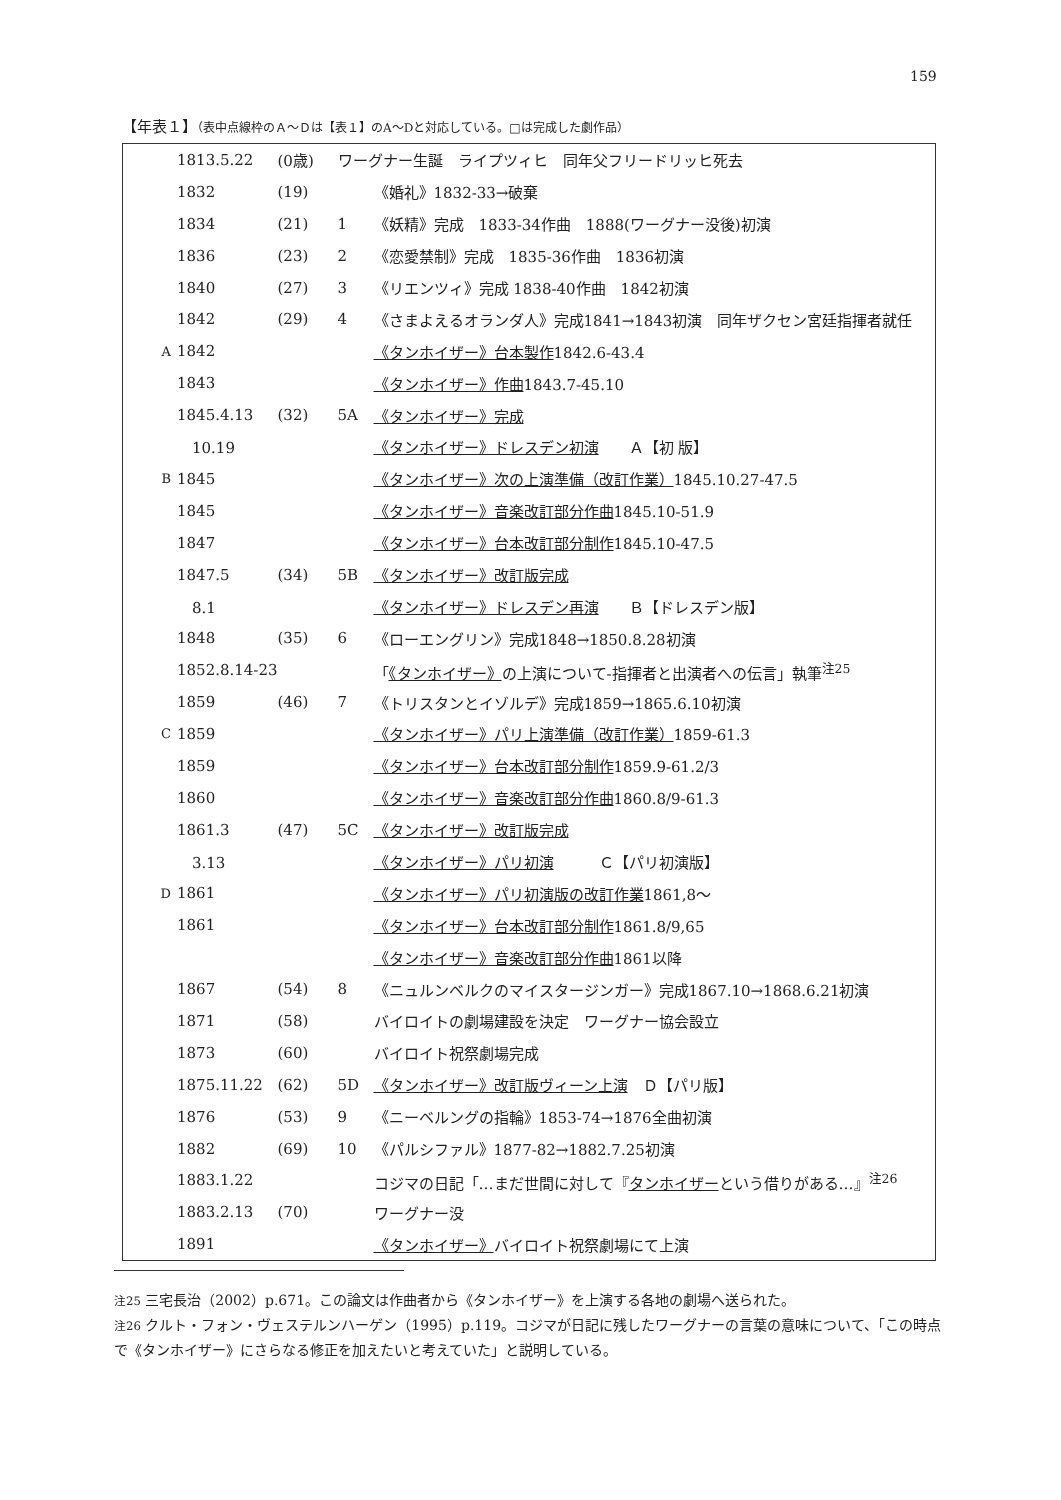159
【年表１】（表中点線枠のＡ～Ｄは【表１】のA～Dと対応している。□は完成した劇作品）
| | 1813.5.22 | (0歳) | ワーグナー生誕 ライプツィヒ 同年父フリードリッヒ死去 | |
| | 1832 | (19) | | 《婚礼》1832-33→破棄 |
| | 1834 | (21) | 1 | 《妖精》完成 1833-34作曲 1888(ワーグナー没後)初演 |
| | 1836 | (23) | 2 | 《恋愛禁制》完成 1835-36作曲 1836初演 |
| | 1840 | (27) | 3 | 《リエンツィ》完成 1838-40作曲 1842初演 |
| | 1842 | (29) | 4 | 《さまよえるオランダ人》完成1841→1843初演 同年ザクセン宮廷指揮者就任 |
| A | 1842 | | | 《タンホイザー》台本製作 1842.6-43.4 |
| | 1843 | | | 《タンホイザー》作曲 1843.7-45.10 |
| | 1845.4.13 | (32) | 5A | 《タンホイザー》完成 |
| | 10.19 | | | 《タンホイザー》ドレスデン初演 Ａ【初 版】 |
| B | 1845 | | | 《タンホイザー》次の上演準備（改訂作業） 1845.10.27-47.5 |
| | 1845 | | | 《タンホイザー》音楽改訂部分作曲 1845.10-51.9 |
| | 1847 | | | 《タンホイザー》台本改訂部分制作 1845.10-47.5 |
| | 1847.5 | (34) | 5B | 《タンホイザー》改訂版完成 |
| | 8.1 | | | 《タンホイザー》ドレスデン再演 Ｂ【ドレスデン版】 |
| | 1848 | (35) | 6 | 《ローエングリン》完成1848→1850.8.28初演 |
| | 1852.8.14-23 | | | 「 《タンホイザー》 の上演について-指揮者と出演者への伝言」執筆<sup>注25</sup> |
| | 1859 | (46) | 7 | 《トリスタンとイゾルデ》完成1859→1865.6.10初演 |
| C | 1859 | | | 《タンホイザー》パリ上演準備（改訂作業） 1859-61.3 |
| | 1859 | | | 《タンホイザー》台本改訂部分制作 1859.9-61.2/3 |
| | 1860 | | | 《タンホイザー》音楽改訂部分作曲 1860.8/9-61.3 |
| | 1861.3 | (47) | 5C | 《タンホイザー》改訂版完成 |
| | 3.13 | | | 《タンホイザー》パリ初演 Ｃ【パリ初演版】 |
| D | 1861 | | | 《タンホイザー》パリ初演版の改訂作業 1861,8～ |
| | 1861 | | | 《タンホイザー》台本改訂部分制作 1861.8/9,65 |
| | | | | 《タンホイザー》音楽改訂部分作曲 1861以降 |
| | 1867 | (54) | 8 | 《ニュルンベルクのマイスタージンガー》完成1867.10→1868.6.21初演 |
| | 1871 | (58) | | バイロイトの劇場建設を決定 ワーグナー協会設立 |
| | 1873 | (60) | | バイロイト祝祭劇場完成 |
| | 1875.11.22 | (62) | 5D | 《タンホイザー》改訂版ヴィーン上演 Ｄ【パリ版】 |
| | 1876 | (53) | 9 | 《ニーベルングの指輪》1853-74→1876全曲初演 |
| | 1882 | (69) | 10 | 《パルシファル》1877-82→1882.7.25初演 |
| | 1883.1.22 | | | コジマの日記「…まだ世間に対して『 タンホイザー という借りがある…』<sup>注26</sup> |
| | 1883.2.13 | (70) | | ワーグナー没 |
| | 1891 | | | 《タンホイザー》 バイロイト祝祭劇場にて上演 |
注25 三宅長治（2002）p.671。この論文は作曲者から《タンホイザー》を上演する各地の劇場へ送られた。
注26 クルト・フォン・ヴェステルンハーゲン（1995）p.119。コジマが日記に残したワーグナーの言葉の意味について、「この時点で《タンホイザー》にさらなる修正を加えたいと考えていた」と説明している。